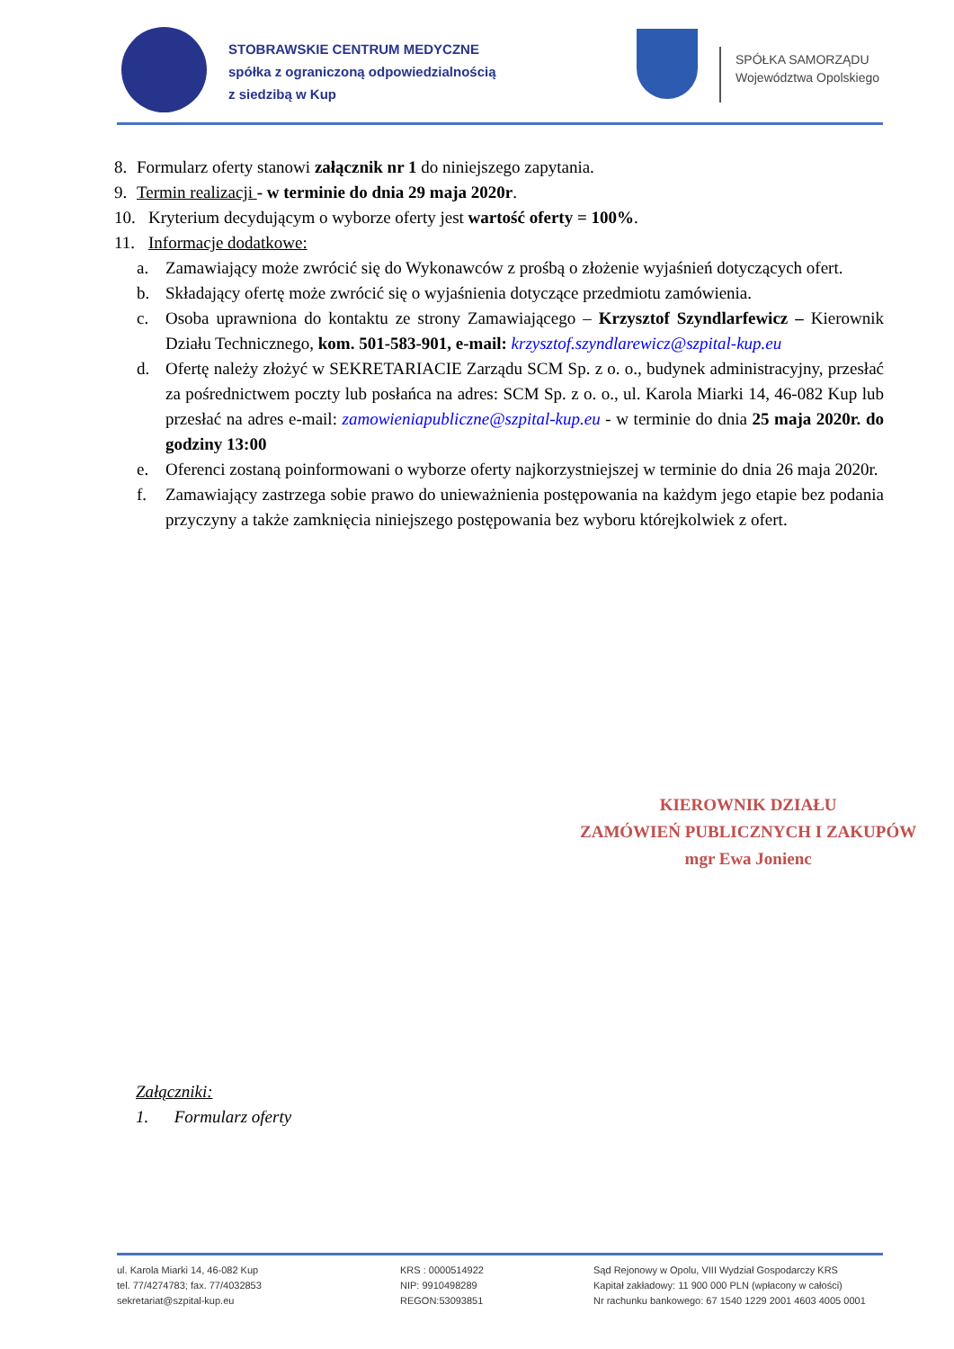STOBRAWSKIE CENTRUM MEDYCZNE
spółka z ograniczoną odpowiedzialnością
z siedzibą w Kup
SPÓŁKA SAMORZĄDU
Województwa Opolskiego
8. Formularz oferty stanowi załącznik nr 1 do niniejszego zapytania.
9. Termin realizacji - w terminie do dnia 29 maja 2020r.
10. Kryterium decydującym o wyborze oferty jest wartość oferty = 100%.
11. Informacje dodatkowe:
a. Zamawiający może zwrócić się do Wykonawców z prośbą o złożenie wyjaśnień dotyczących ofert.
b. Składający ofertę może zwrócić się o wyjaśnienia dotyczące przedmiotu zamówienia.
c. Osoba uprawniona do kontaktu ze strony Zamawiającego – Krzysztof Szyndlarfewicz – Kierownik Działu Technicznego, kom. 501-583-901, e-mail: krzysztof.szyndlarewicz@szpital-kup.eu
d. Ofertę należy złożyć w SEKRETARIACIE Zarządu SCM Sp. z o. o., budynek administracyjny, przesłać za pośrednictwem poczty lub posłańca na adres: SCM Sp. z o. o., ul. Karola Miarki 14, 46-082 Kup lub przesłać na adres e-mail: zamowieniapubliczne@szpital-kup.eu - w terminie do dnia 25 maja 2020r. do godziny 13:00
e. Oferenci zostaną poinformowani o wyborze oferty najkorzystniejszej w terminie do dnia 26 maja 2020r.
f. Zamawiający zastrzega sobie prawo do unieważnienia postępowania na każdym jego etapie bez podania przyczyny a także zamknięcia niniejszego postępowania bez wyboru którejkolwiek z ofert.
KIEROWNIK DZIAŁU
ZAMÓWIEŃ PUBLICZNYCH I ZAKUPÓW
mgr Ewa Jonienc
Załączniki:
1. Formularz oferty
ul. Karola Miarki 14, 46-082 Kup
tel. 77/4274783; fax. 77/4032853
sekretariat@szpital-kup.eu
KRS : 0000514922
NIP: 9910498289
REGON:53093851
Sąd Rejonowy w Opolu, VIII Wydział Gospodarczy KRS
Kapitał zakładowy: 11 900 000 PLN (wpłacony w całości)
Nr rachunku bankowego: 67 1540 1229 2001 4603 4005 0001